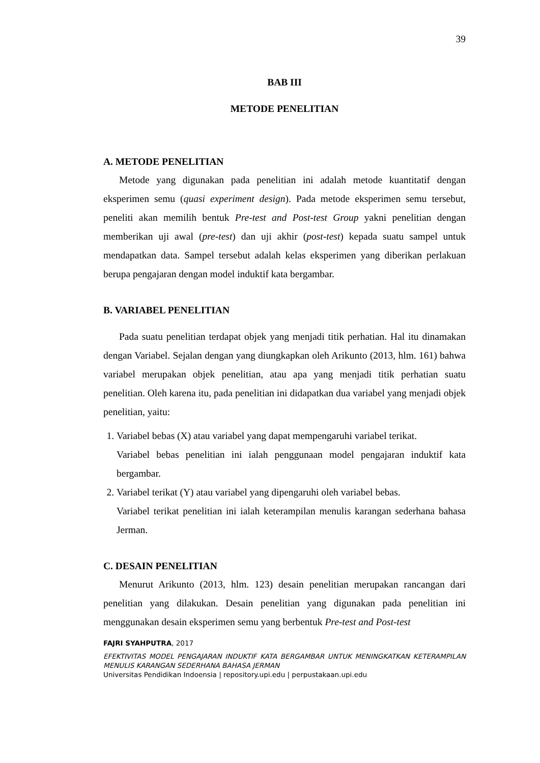39
BAB III
METODE PENELITIAN
A. METODE PENELITIAN
Metode yang digunakan pada penelitian ini adalah metode kuantitatif dengan eksperimen semu (quasi experiment design). Pada metode eksperimen semu tersebut, peneliti akan memilih bentuk Pre-test and Post-test Group yakni penelitian dengan memberikan uji awal (pre-test) dan uji akhir (post-test) kepada suatu sampel untuk mendapatkan data. Sampel tersebut adalah kelas eksperimen yang diberikan perlakuan berupa pengajaran dengan model induktif kata bergambar.
B. VARIABEL PENELITIAN
Pada suatu penelitian terdapat objek yang menjadi titik perhatian. Hal itu dinamakan dengan Variabel. Sejalan dengan yang diungkapkan oleh Arikunto (2013, hlm. 161) bahwa variabel merupakan objek penelitian, atau apa yang menjadi titik perhatian suatu penelitian. Oleh karena itu, pada penelitian ini didapatkan dua variabel yang menjadi objek penelitian, yaitu:
1. Variabel bebas (X) atau variabel yang dapat mempengaruhi variabel terikat.
Variabel bebas penelitian ini ialah penggunaan model pengajaran induktif kata bergambar.
2. Variabel terikat (Y) atau variabel yang dipengaruhi oleh variabel bebas.
Variabel terikat penelitian ini ialah keterampilan menulis karangan sederhana bahasa Jerman.
C. DESAIN PENELITIAN
Menurut Arikunto (2013, hlm. 123) desain penelitian merupakan rancangan dari penelitian yang dilakukan. Desain penelitian yang digunakan pada penelitian ini menggunakan desain eksperimen semu yang berbentuk Pre-test and Post-test
FAJRI SYAHPUTRA, 2017
EFEKTIVITAS MODEL PENGAJARAN INDUKTIF KATA BERGAMBAR UNTUK MENINGKATKAN KETERAMPILAN MENULIS KARANGAN SEDERHANA BAHASA JERMAN
Universitas Pendidikan Indoensia | repository.upi.edu | perpustakaan.upi.edu